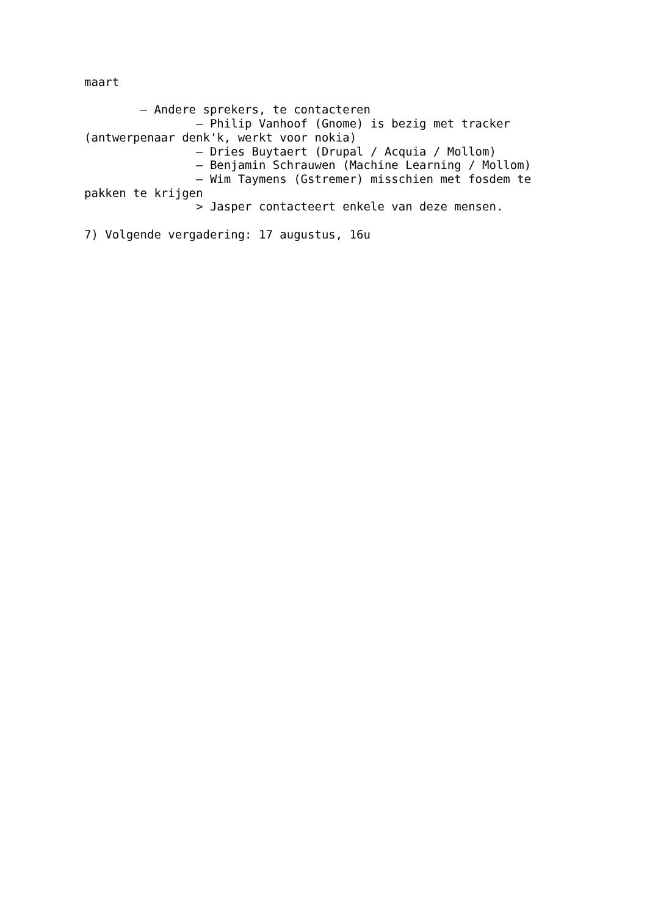maart

        – Andere sprekers, te contacteren
                – Philip Vanhoof (Gnome) is bezig met tracker
(antwerpenaar denk'k, werkt voor nokia)
                – Dries Buytaert (Drupal / Acquia / Mollom)
                – Benjamin Schrauwen (Machine Learning / Mollom)
                – Wim Taymens (Gstremer) misschien met fosdem te
pakken te krijgen
                > Jasper contacteert enkele van deze mensen.

7) Volgende vergadering: 17 augustus, 16u